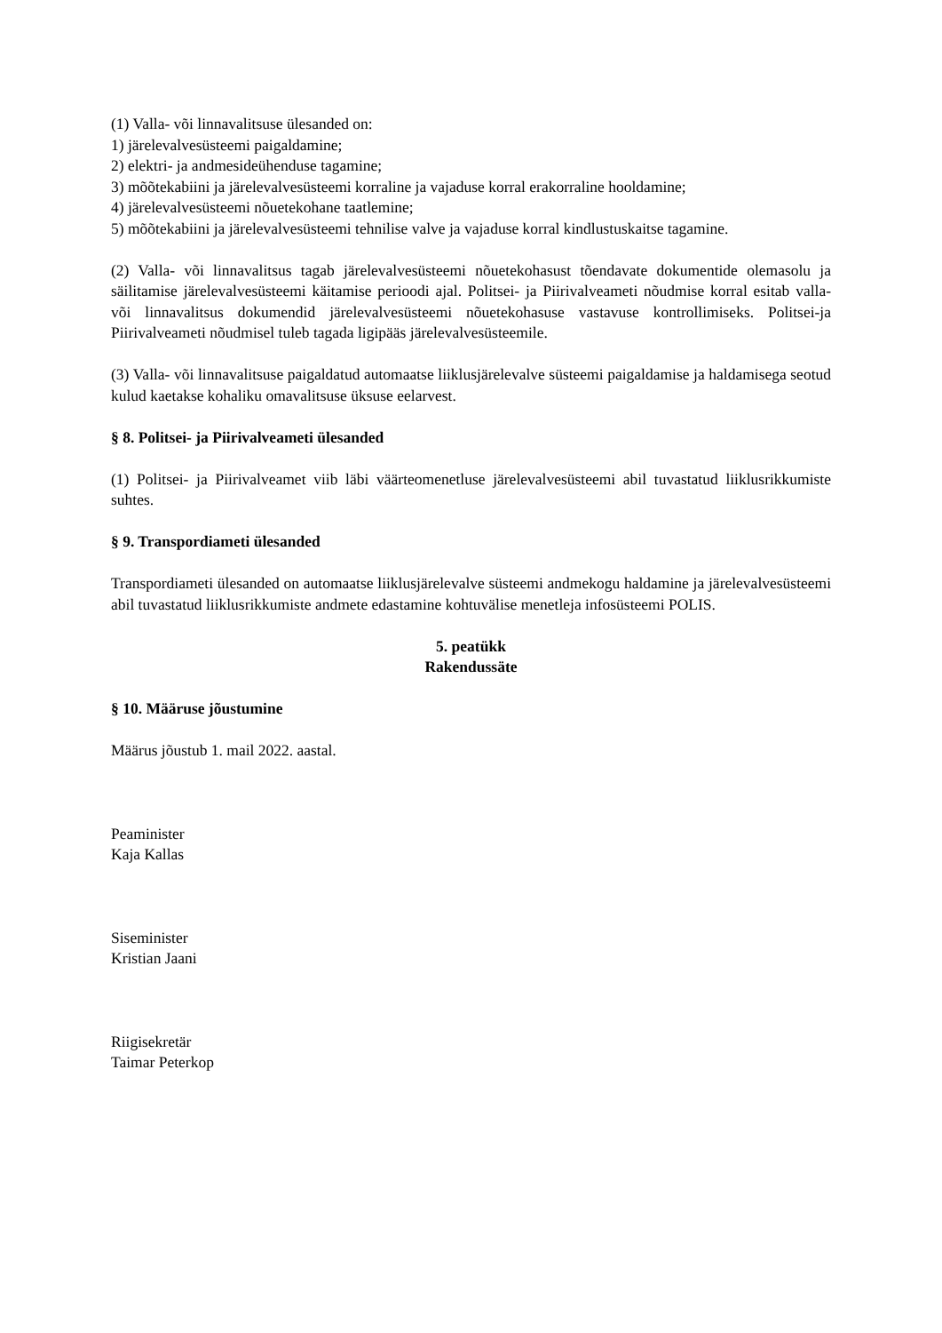(1) Valla- või linnavalitsuse ülesanded on:
1) järelevalvesüsteemi paigaldamine;
2) elektri- ja andmesideühenduse tagamine;
3) mõõtekabiini ja järelevalvesüsteemi korraline ja vajaduse korral erakorraline hooldamine;
4) järelevalvesüsteemi nõuetekohane taatlemine;
5) mõõtekabiini ja järelevalvesüsteemi tehnilise valve ja vajaduse korral kindlustuskaitse tagamine.
(2) Valla- või linnavalitsus tagab järelevalvesüsteemi nõuetekohasust tõendavate dokumentide olemasolu ja säilitamise järelevalvesüsteemi käitamise perioodi ajal. Politsei- ja Piirivalveameti nõudmise korral esitab valla- või linnavalitsus dokumendid järelevalvesüsteemi nõuetekohasuse vastavuse kontrollimiseks. Politsei-ja Piirivalveameti nõudmisel tuleb tagada ligipääs järelevalvesüsteemile.
(3) Valla- või linnavalitsuse paigaldatud automaatse liiklusjärelevalve süsteemi paigaldamise ja haldamisega seotud kulud kaetakse kohaliku omavalitsuse üksuse eelarvest.
§ 8. Politsei- ja Piirivalveameti ülesanded
(1) Politsei- ja Piirivalveamet viib läbi väärteomenetluse järelevalvesüsteemi abil tuvastatud liiklusrikkumiste suhtes.
§ 9. Transpordiameti ülesanded
Transpordiameti ülesanded on automaatse liiklusjärelevalve süsteemi andmekogu haldamine ja järelevalvesüsteemi abil tuvastatud liiklusrikkumiste andmete edastamine kohtuvälise menetleja infosüsteemi POLIS.
5. peatükk
Rakendussäte
§ 10. Määruse jõustumine
Määrus jõustub 1. mail 2022. aastal.
Peaminister
Kaja Kallas
Siseminister
Kristian Jaani
Riigisekretär
Taimar Peterkop